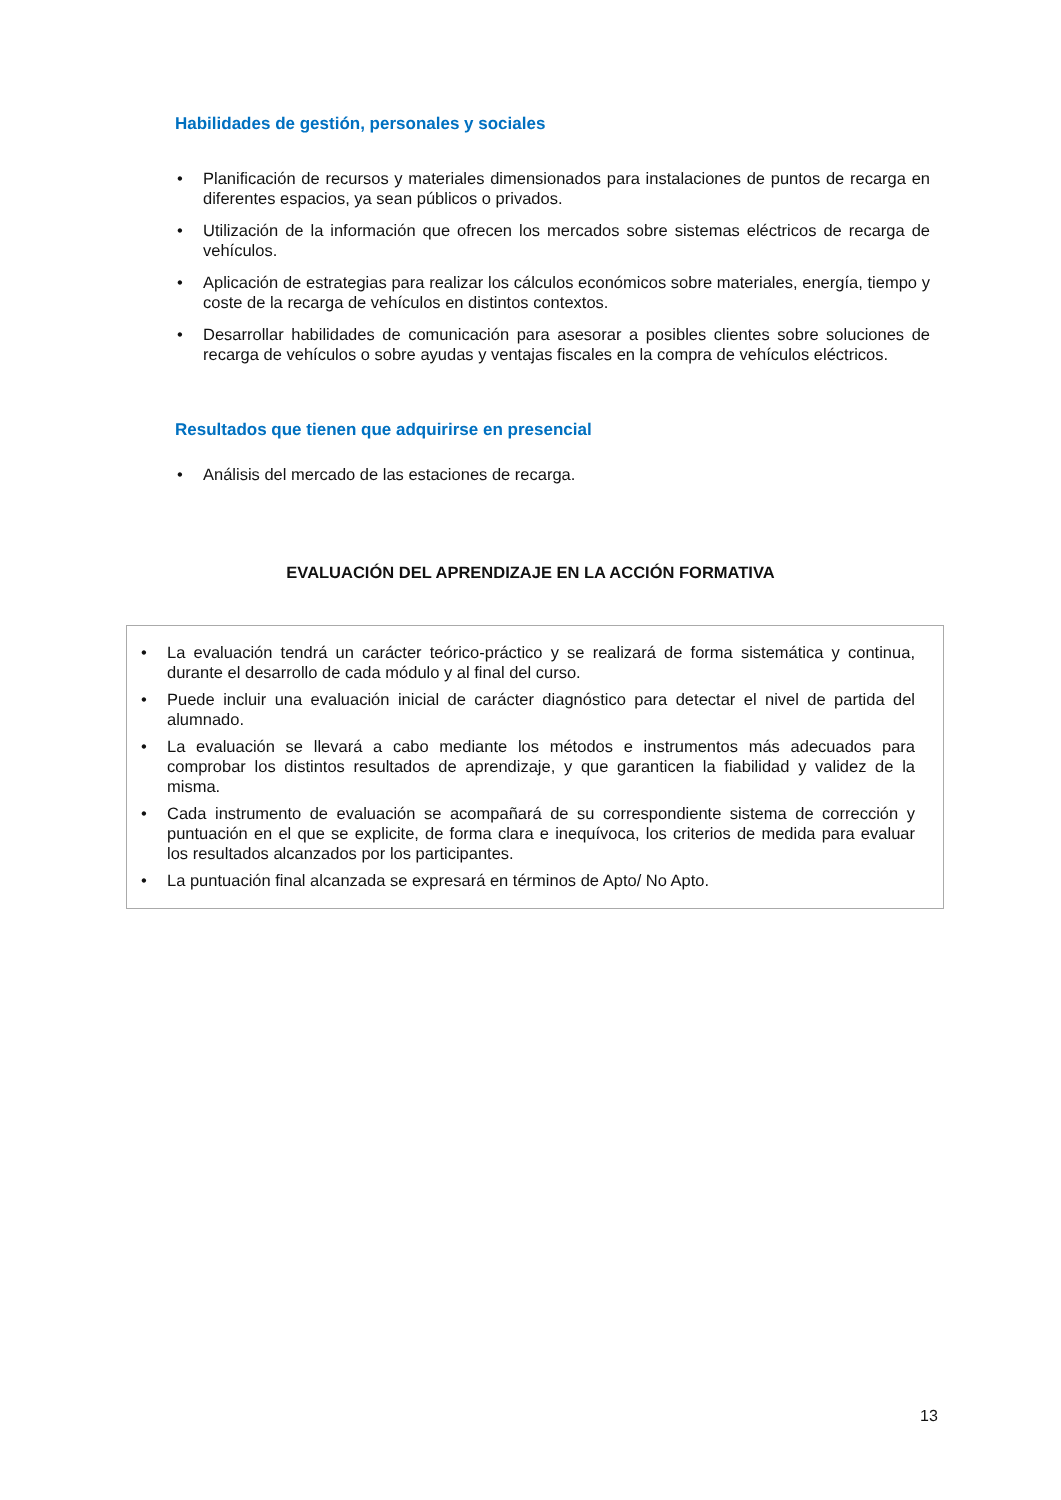Habilidades de gestión, personales y sociales
• Planificación de recursos y materiales dimensionados para instalaciones de puntos de recarga en diferentes espacios, ya sean públicos o privados.
• Utilización de la información que ofrecen los mercados sobre sistemas eléctricos de recarga de vehículos.
• Aplicación de estrategias para realizar los cálculos económicos sobre materiales, energía, tiempo y coste de la recarga de vehículos en distintos contextos.
• Desarrollar habilidades de comunicación para asesorar a posibles clientes sobre soluciones de recarga de vehículos o sobre ayudas y ventajas fiscales en la compra de vehículos eléctricos.
Resultados que tienen que adquirirse en presencial
• Análisis del mercado de las estaciones de recarga.
EVALUACIÓN DEL APRENDIZAJE EN LA ACCIÓN FORMATIVA
• La evaluación tendrá un carácter teórico-práctico y se realizará de forma sistemática y continua, durante el desarrollo de cada módulo y al final del curso.
• Puede incluir una evaluación inicial de carácter diagnóstico para detectar el nivel de partida del alumnado.
• La evaluación se llevará a cabo mediante los métodos e instrumentos más adecuados para comprobar los distintos resultados de aprendizaje, y que garanticen la fiabilidad y validez de la misma.
• Cada instrumento de evaluación se acompañará de su correspondiente sistema de corrección y puntuación en el que se explicite, de forma clara e inequívoca, los criterios de medida para evaluar los resultados alcanzados por los participantes.
• La puntuación final alcanzada se expresará en términos de Apto/ No Apto.
13